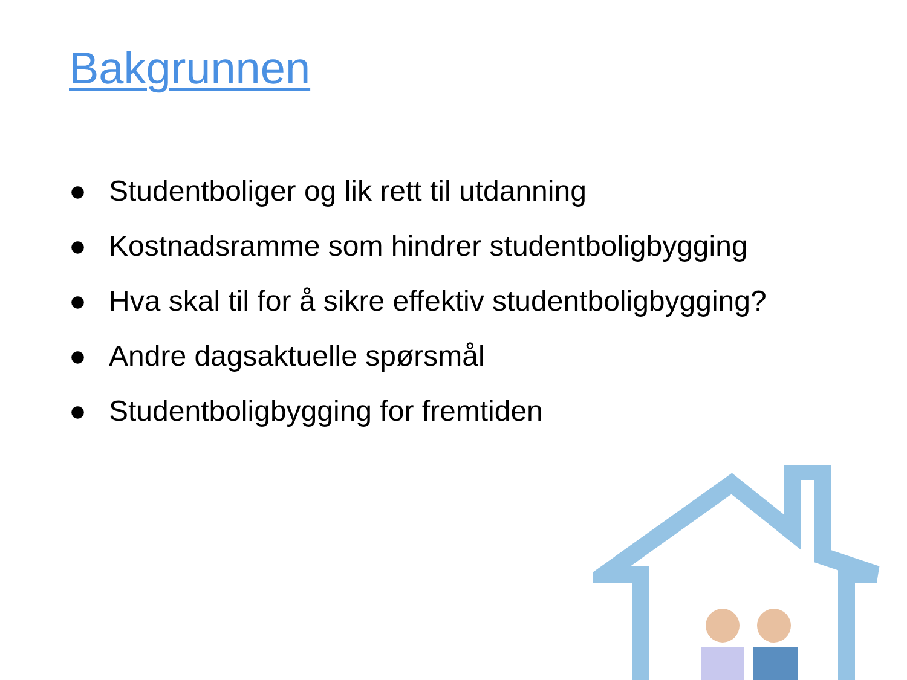Bakgrunnen
● Studentboliger og lik rett til utdanning
● Kostnadsramme som hindrer studentboligbygging
● Hva skal til for å sikre effektiv studentboligbygging?
● Andre dagsaktuelle spørsmål
● Studentboligbygging for fremtiden